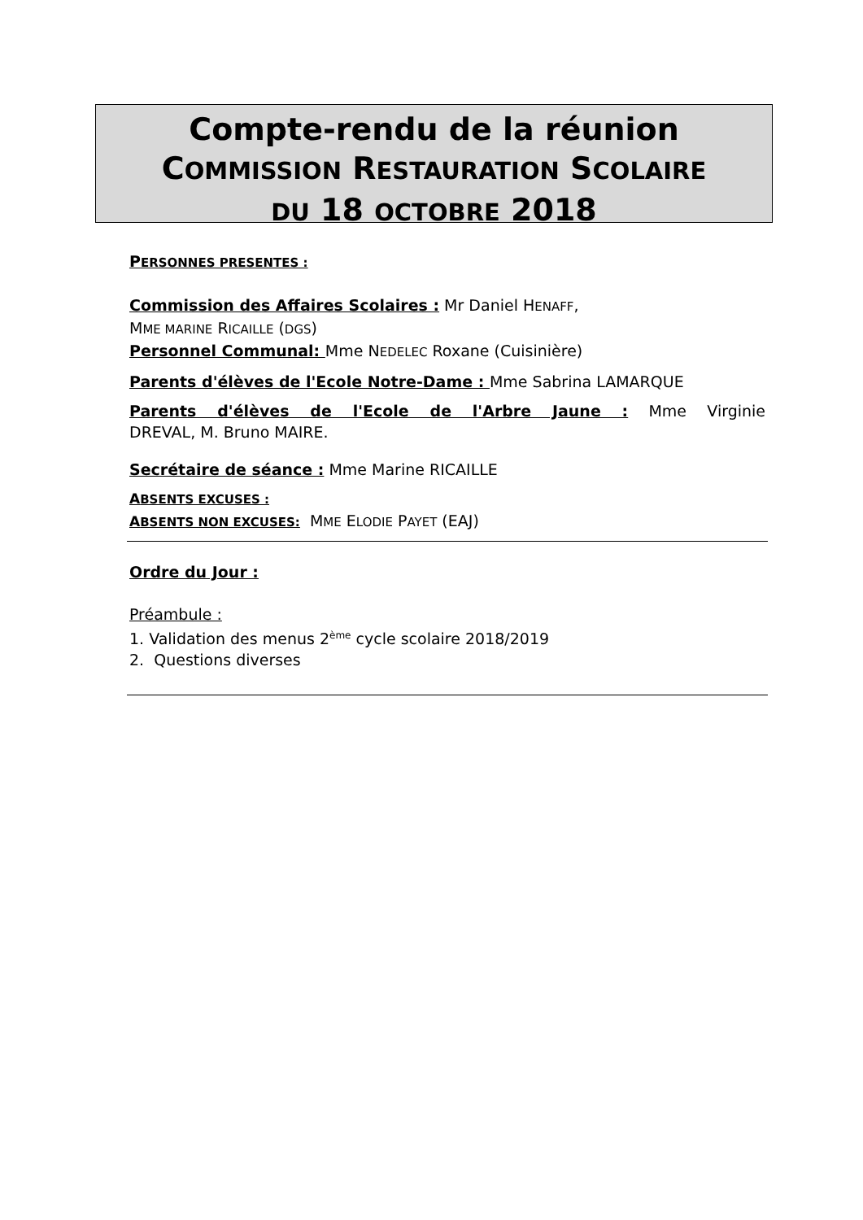Compte-rendu de la réunion
COMMISSION RESTAURATION SCOLAIRE
DU 18 OCTOBRE 2018
PERSONNES PRESENTES :
Commission des Affaires Scolaires : Mr Daniel HENAFF,
MME MARINE RICAILLE (DGS)
Personnel Communal: Mme NEDELEC Roxane (Cuisinière)
Parents d'élèves de l'Ecole Notre-Dame : Mme Sabrina LAMARQUE
Parents d'élèves de l'Ecole de l'Arbre Jaune : Mme Virginie
DREVAL, M. Bruno MAIRE.
Secrétaire de séance : Mme Marine RICAILLE
ABSENTS EXCUSES :
ABSENTS NON EXCUSES: MME ELODIE PAYET (EAJ)
Ordre du Jour :
Préambule :
1. Validation des menus 2<sup>ème</sup> cycle scolaire 2018/2019
2. Questions diverses